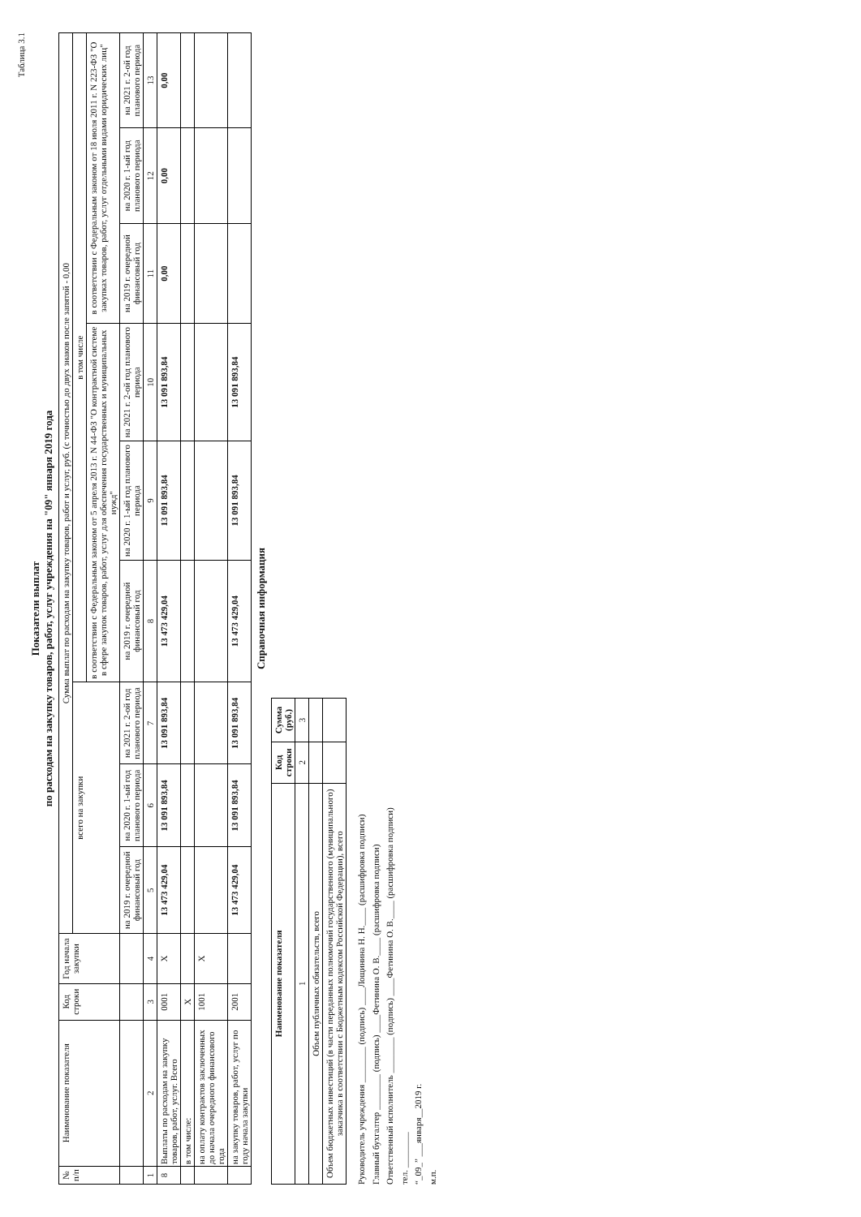Таблица 3.1
Показатели выплат
по расходам на закупку товаров, работ, услуг учреждения на "09" января 2019 года
| № п/п | Наименование показателя | Код строки | Год начала закупки | Сумма выплат по расходам на закупку товаров, работ и услуг, руб. (с точностью до двух знаков после запятой - 0,00 | | | | | | | | |
| --- | --- | --- | --- | --- | --- | --- | --- | --- | --- | --- | --- | --- |
| | | | | всего на закупки | | | в том числе | | | | | |
| | | | | | | | в соответствии с Федеральным законом от 5 апреля 2013 г. N 44-ФЗ "О контрактной системе в сфере закупок товаров, работ, услуг для обеспечения государственных и муниципальных нужд" | | | в соответствии с Федеральным законом от 18 июля 2011 г. N 223-ФЗ "О закупках товаров, работ, услуг отдельными видами юридических лиц" | | |
| | | | | на 2019 г. очередной финансовый год | на 2020 г. 1-ый год планового периода | на 2021 г. 2-ой год планового периода | на 2019 г. очередной финансовый год | на 2020 г. 1-ый год планового периода | на 2021 г. 2-ой год планового периода | на 2019 г. очередной финансовый год | на 2020 г. 1-ый год планового периода | на 2021 г. 2-ой год планового периода |
| 1 | 2 | 3 | 4 | 5 | 6 | 7 | 8 | 9 | 10 | 11 | 12 | 13 |
| 8 | Выплаты по расходам на закупку товаров, работ, услуг. Всего | 0001 | X | 13 473 429,04 | 13 091 893,84 | 13 091 893,84 | 13 473 429,04 | 13 091 893,84 | 13 091 893,84 | 0,00 | 0,00 | 0,00 |
| | в том числе: | X | | | | | | | | | | |
| | на оплату контрактов заключенных до начала очередного финансового года | 1001 | X | | | | | | | | | |
| | на закупку товаров, работ, услуг по году начала закупки | 2001 | | 13 473 429,04 | 13 091 893,84 | 13 091 893,84 | 13 473 429,04 | 13 091 893,84 | 13 091 893,84 | | | |
Справочная информация
| Наименование показателя | Код строки | Сумма (руб.) |
| --- | --- | --- |
| 1 | 2 | 3 |
| Объем публичных обязательств, всего | | |
| Объем бюджетных инвестиций (в части переданных полномочий государственного (муниципального) заказчика в соответствии с Бюджетным кодексом Российской Федерации), всего | | |
Руководитель учреждения ________ (подпись) ____Лощинина Н. Н.____ (расшифровка подписи)
Главный бухгалтер ________ (подпись) ____Фетинина О. В.____ (расшифровка подписи)
Ответственный исполнитель ________ (подпись) ____Фетинина О. В.____ (расшифровка подписи)
тел. ________
“_09_” ___января__2019 г.
м.п.